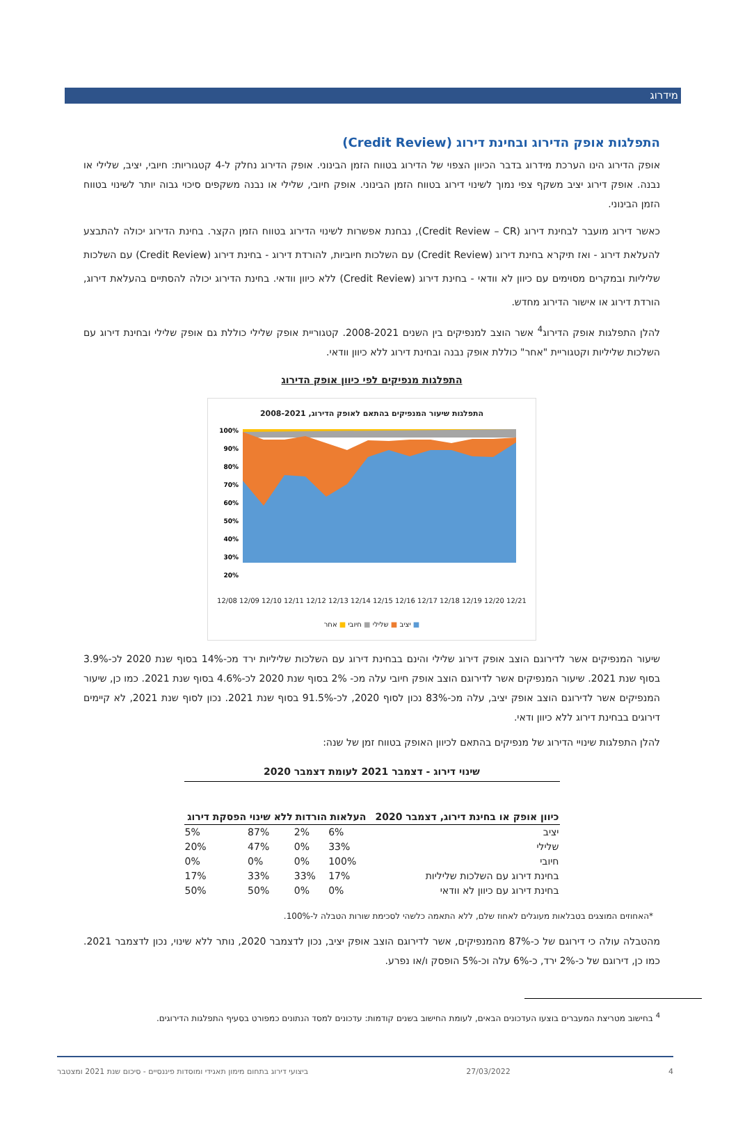מידרוג
התפלגות אופק הדירוג ובחינת דירוג (Credit Review)
אופק הדירוג הינו הערכת מידרוג בדבר הכיוון הצפוי של הדירוג בטווח הזמן הבינוני. אופק הדירוג נחלק ל-4 קטגוריות: חיובי, יציב, שלילי או נבנה. אופק דירוג יציב משקף צפי נמוך לשינוי דירוג בטווח הזמן הבינוני. אופק חיובי, שלילי או נבנה משקפים סיכוי גבוה יותר לשינוי בטווח הזמן הבינוני.
כאשר דירוג מועבר לבחינת דירוג (Credit Review – CR), נבחנת אפשרות לשינוי הדירוג בטווח הזמן הקצר. בחינת הדירוג יכולה להתבצע להעלאת דירוג - ואז תיקרא בחינת דירוג (Credit Review) עם השלכות חיוביות, להורדת דירוג - בחינת דירוג (Credit Review) עם השלכות שליליות ובמקרים מסוימים עם כיוון לא וודאי - בחינת דירוג (Credit Review) ללא כיוון וודאי. בחינת הדירוג יכולה להסתיים בהעלאת דירוג, הורדת דירוג או אישור הדירוג מחדש.
להלן התפלגות אופק הדירוג<sup>4</sup> אשר הוצב למנפיקים בין השנים 2008-2021. קטגוריית אופק שלילי כוללת גם אופק שלילי ובחינת דירוג עם השלכות שליליות וקטגוריית "אחר" כוללת אופק נבנה ובחינת דירוג ללא כיוון וודאי.
התפלגות מנפיקים לפי כיוון אופק הדירוג
התפלגות שיעור המנפיקים בהתאם לאופק הדירוג, 2008-2021
100%
90%
80%
70%
60%
50%
40%
30%
20%
12/08 12/09 12/10 12/11 12/12 12/13 12/14 12/15 12/16 12/17 12/18 12/19 12/20 12/21
■ יציב ■ שלילי ■ חיובי ■ אחר
שיעור המנפיקים אשר לדירוגם הוצב אופק דירוג שלילי והינם בבחינת דירוג עם השלכות שליליות ירד מכ-14% בסוף שנת 2020 לכ-3.9% בסוף שנת 2021. שיעור המנפיקים אשר לדירוגם הוצב אופק חיובי עלה מכ- 2% בסוף שנת 2020 לכ-4.6% בסוף שנת 2021. כמו כן, שיעור המנפיקים אשר לדירוגם הוצב אופק יציב, עלה מכ-83% נכון לסוף 2020, לכ-91.5% בסוף שנת 2021. נכון לסוף שנת 2021, לא קיימים דירוגים בבחינת דירוג ללא כיוון ודאי.
להלן התפלגות שינויי הדירוג של מנפיקים בהתאם לכיוון האופק בטווח זמן של שנה:
שינוי דירוג - דצמבר 2021 לעומת דצמבר 2020
| כיוון אופק או בחינת דירוג, דצמבר 2020 | העלאות | הורדות | ללא שינוי | הפסקת דירוג |
| --- | --- | --- | --- | --- |
| יציב | 6% | 2% | 87% | 5% |
| שלילי | 33% | 0% | 47% | 20% |
| חיובי | 100% | 0% | 0% | 0% |
| בחינת דירוג עם השלכות שליליות | 17% | 33% | 33% | 17% |
| בחינת דירוג עם כיוון לא וודאי | 0% | 0% | 50% | 50% |
*האחוזים המוצגים בטבלאות מעוגלים לאחוז שלם, ללא התאמה כלשהי לסכימת שורות הטבלה ל-100%.
מהטבלה עולה כי דירוגם של כ-87% מהמנפיקים, אשר לדירוגם הוצב אופק יציב, נכון לדצמבר 2020, נותר ללא שינוי, נכון לדצמבר 2021. כמו כן, דירוגם של כ-2% ירד, כ-6% עלה וכ-5% הופסק ו/או נפרע.
<sup>4</sup> בחישוב מטריצת המעברים בוצעו העדכונים הבאים, לעומת החישוב בשנים קודמות: עדכונים למסד הנתונים כמפורט בסעיף התפלגות הדירוגים.
4 27/03/2022 ביצועי דירוג בתחום מימון תאגידי ומוסדות פיננסיים - סיכום שנת 2021 ומצטבר